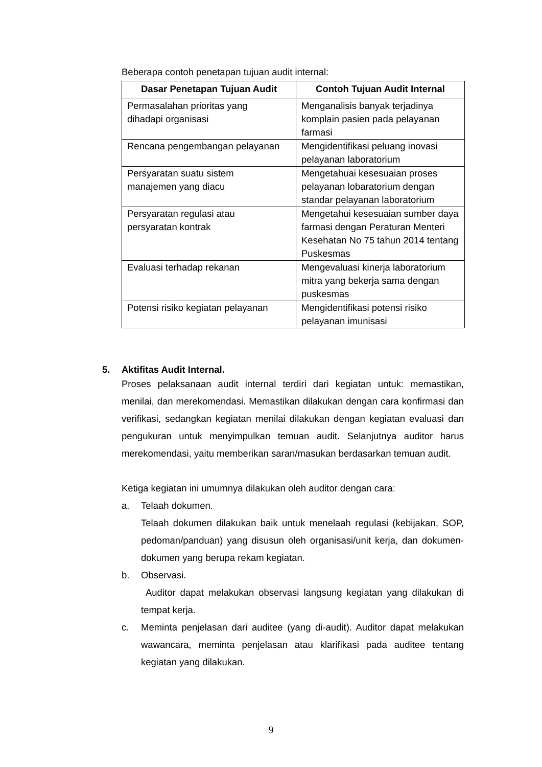Beberapa contoh penetapan tujuan audit internal:
| Dasar Penetapan Tujuan Audit | Contoh Tujuan Audit Internal |
| --- | --- |
| Permasalahan prioritas yang dihadapi organisasi | Menganalisis banyak terjadinya komplain pasien pada pelayanan farmasi |
| Rencana pengembangan pelayanan | Mengidentifikasi peluang inovasi pelayanan laboratorium |
| Persyaratan suatu sistem manajemen yang diacu | Mengetahuai kesesuaian proses pelayanan lobaratorium dengan standar pelayanan laboratorium |
| Persyaratan regulasi atau persyaratan kontrak | Mengetahui kesesuaian sumber daya farmasi dengan Peraturan Menteri Kesehatan No 75 tahun 2014 tentang Puskesmas |
| Evaluasi terhadap rekanan | Mengevaluasi kinerja laboratorium mitra yang bekerja sama dengan puskesmas |
| Potensi risiko kegiatan pelayanan | Mengidentifikasi potensi risiko pelayanan imunisasi |
5. Aktifitas Audit Internal.
Proses pelaksanaan audit internal terdiri dari kegiatan untuk: memastikan, menilai, dan merekomendasi. Memastikan dilakukan dengan cara konfirmasi dan verifikasi, sedangkan kegiatan menilai dilakukan dengan kegiatan evaluasi dan pengukuran untuk menyimpulkan temuan audit. Selanjutnya auditor harus merekomendasi, yaitu memberikan saran/masukan berdasarkan temuan audit.
Ketiga kegiatan ini umumnya dilakukan oleh auditor dengan cara:
a. Telaah dokumen.
Telaah dokumen dilakukan baik untuk menelaah regulasi (kebijakan, SOP, pedoman/panduan) yang disusun oleh organisasi/unit kerja, dan dokumen-dokumen yang berupa rekam kegiatan.
b. Observasi.
Auditor dapat melakukan observasi langsung kegiatan yang dilakukan di tempat kerja.
c. Meminta penjelasan dari auditee (yang di-audit). Auditor dapat melakukan wawancara, meminta penjelasan atau klarifikasi pada auditee tentang kegiatan yang dilakukan.
9